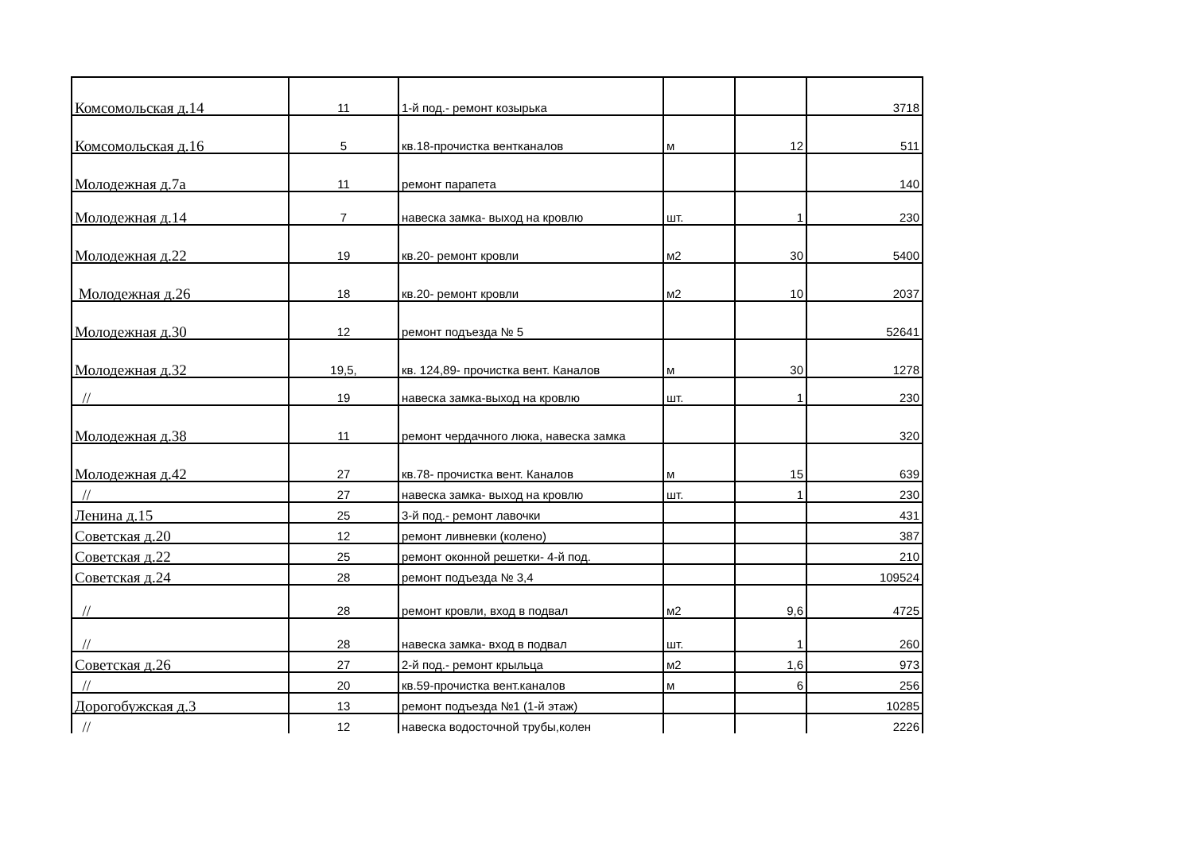| Комсомольская д.14 | 11 | 1-й под.- ремонт козырька | | | 3718 |
| Комсомольская д.16 | 5 | кв.18-прочистка вентканалов | м | 12 | 511 |
| Молодежная д.7а | 11 | ремонт парапета | | | 140 |
| Молодежная д.14 | 7 | навеска замка- выход на кровлю | шт. | 1 | 230 |
| Молодежная д.22 | 19 | кв.20- ремонт кровли | м2 | 30 | 5400 |
| Молодежная д.26 | 18 | кв.20- ремонт кровли | м2 | 10 | 2037 |
| Молодежная д.30 | 12 | ремонт подъезда № 5 | | | 52641 |
| Молодежная д.32 | 19,5, | кв. 124,89- прочистка вент. Каналов | м | 30 | 1278 |
| // | 19 | навеска замка-выход на кровлю | шт. | 1 | 230 |
| Молодежная д.38 | 11 | ремонт чердачного люка, навеска замка | | | 320 |
| Молодежная д.42 | 27 | кв.78- прочистка вент. Каналов | м | 15 | 639 |
| // | 27 | навеска замка- выход на кровлю | шт. | 1 | 230 |
| Ленина д.15 | 25 | 3-й под.- ремонт лавочки | | | 431 |
| Советская д.20 | 12 | ремонт ливневки (колено) | | | 387 |
| Советская д.22 | 25 | ремонт оконной решетки- 4-й под. | | | 210 |
| Советская д.24 | 28 | ремонт подъезда № 3,4 | | | 109524 |
| // | 28 | ремонт кровли, вход в подвал | м2 | 9,6 | 4725 |
| // | 28 | навеска замка- вход в подвал | шт. | 1 | 260 |
| Советская д.26 | 27 | 2-й под.- ремонт крыльца | м2 | 1,6 | 973 |
| // | 20 | кв.59-прочистка вент.каналов | м | 6 | 256 |
| Дорогобужская д.3 | 13 | ремонт подъезда №1 (1-й этаж) | | | 10285 |
| // | 12 | навеска водосточной трубы,колен | | | 2226 |